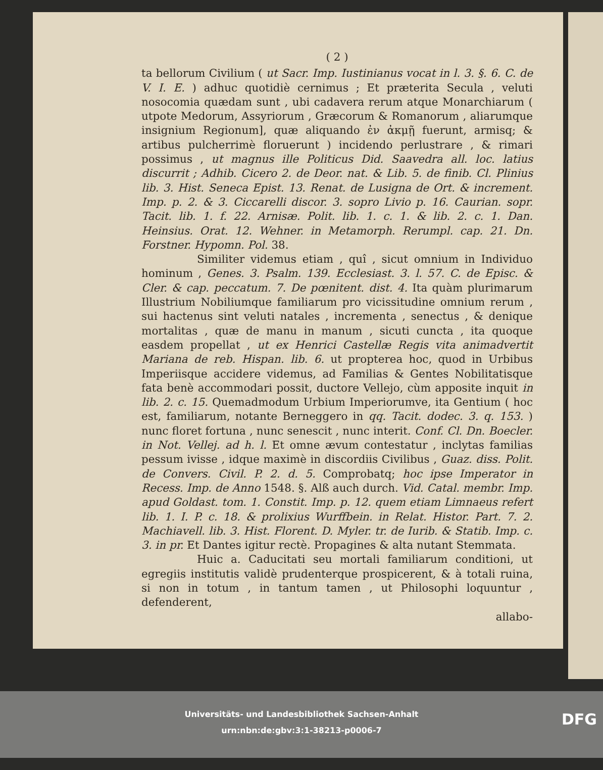( 2 )
ta bellorum Civilium ( ut Sacr. Imp. Iustinianus vocat in l. 3. §. 6. C. de V. I. E. ) adhuc quotidiè cernimus ; Et præterita Secula , veluti nosocomia quædam sunt , ubi cadavera rerum atque Monarchiarum ( utpote Medorum, Assyriorum , Græcorum & Romanorum , aliarumque insignium Regionum], quæ aliquando ἐν ἀκμῇ fuerunt, armisq; & artibus pulcherrimè floruerunt ) incidendo perlustrare , & rimari possimus , ut magnus ille Politicus Did. Saavedra all. loc. latius discurrit ; Adhib. Cicero 2. de Deor. nat. & Lib. 5. de finib. Cl. Plinius lib. 3. Hist. Seneca Epist. 13. Renat. de Lusigna de Ort. & increment. Imp. p. 2. & 3. Ciccarelli discor. 3. sopro Livio p. 16. Caurian. sopr. Tacit. lib. 1. f. 22. Arnisæ. Polit. lib. 1. c. 1. & lib. 2. c. 1. Dan. Heinsius. Orat. 12. Wehner. in Metamorph. Rerumpl. cap. 21. Dn. Forstner. Hypomn. Pol. 38.
Similiter videmus etiam , quî , sicut omnium in Individuo hominum , Genes. 3. Psalm. 139. Ecclesiast. 3. l. 57. C. de Episc. & Cler. & cap. peccatum. 7. De pœnitent. dist. 4. Ita quàm plurimarum Illustrium Nobiliumque familiarum pro vicissitudine omnium rerum , sui hactenus sint veluti natales , incrementa , senectus , & denique mortalitas , quæ de manu in manum , sicuti cuncta , ita quoque easdem propellat , ut ex Henrici Castellæ Regis vita animadvertit Mariana de reb. Hispan. lib. 6. ut propterea hoc, quod in Urbibus Imperiisque accidere videmus, ad Familias & Gentes Nobilitatisque fata benè accommodari possit, ductore Vellejo, cùm apposite inquit in lib. 2. c. 15. Quemadmodum Urbium Imperiorumve, ita Gentium ( hoc est, familiarum, notante Berneggero in qq. Tacit. dodec. 3. q. 153. ) nunc floret fortuna , nunc senescit , nunc interit. Conf. Cl. Dn. Boecler. in Not. Vellej. ad h. l. Et omne ævum contestatur , inclytas familias pessum ivisse , idque maximè in discordiis Civilibus , Guaz. diss. Polit. de Convers. Civil. P. 2. d. 5. Comprobatq; hoc ipse Imperator in Recess. Imp. de Anno 1548. §. Alß auch durch. Vid. Catal. membr. Imp. apud Goldast. tom. 1. Constit. Imp. p. 12. quem etiam Limnaeus refert lib. 1. I. P. c. 18. & prolixius Wurffbein. in Relat. Histor. Part. 7. 2. Machiavell. lib. 3. Hist. Florent. D. Myler. tr. de Iurib. & Statib. Imp. c. 3. in pr. Et Dantes igitur rectè. Propagines & alta nutant Stemmata.
Huic a. Caducitati seu mortali familiarum conditioni, ut egregiis institutis validè prudenterque prospicerent, & à totali ruina, si non in totum , in tantum tamen , ut Philosophi loquuntur , defenderent,
allabo-
Universitäts- und Landesbibliothek Sachsen-Anhalt
urn:nbn:de:gbv:3:1-38213-p0006-7
DFG